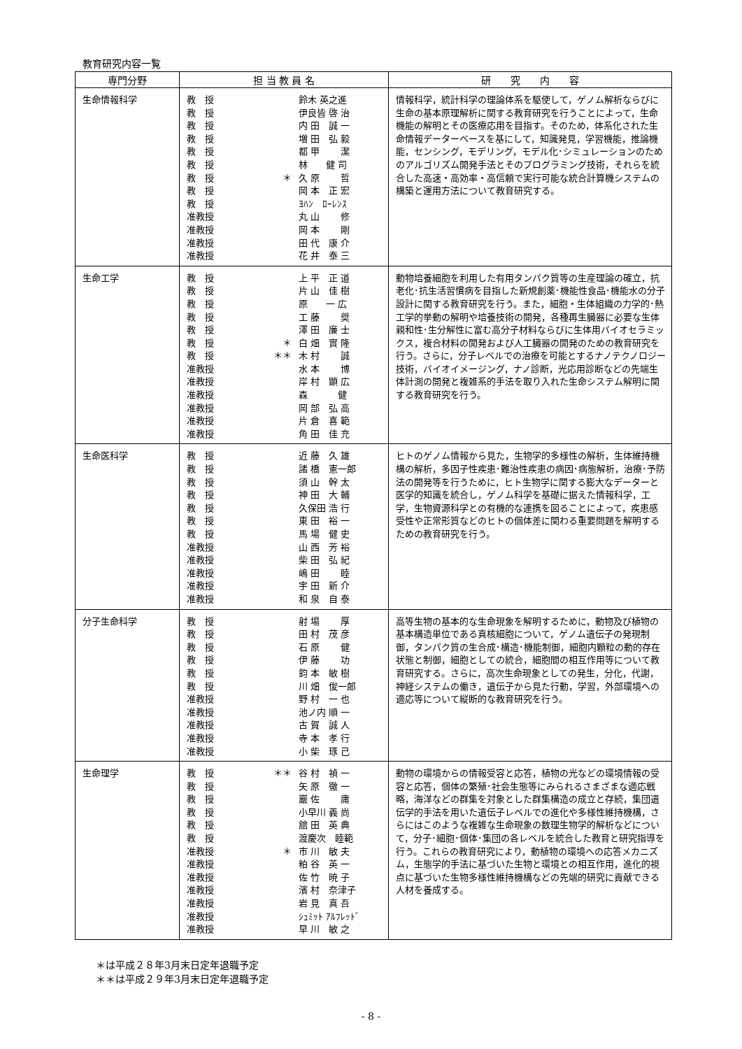教育研究内容一覧
| 専門分野 | 担 当 教 員 名 | 研 究 内 容 |
| --- | --- | --- |
| 生命情報科学 | 教 授 鈴木 英之進 教 授 伊良皆 啓 治 教 授 内 田 誠 一 教 授 増 田 弘 毅 教 授 都 甲 潔 教 授 林 健 司 教 授 ＊ 久 原 哲 教 授 岡 本 正 宏 教 授 ﾖﾊﾝ ﾛｰﾚﾝｽ 准教授 丸 山 修 准教授 岡 本 剛 准教授 田 代 康 介 准教授 花 井 泰 三 | 情報科学，統計科学の理論体系を駆使して，ゲノム解析ならびに生命の基本原理解析に関する教育研究を行うことによって，生命機能の解明とその医療応用を目指す。そのため，体系化された生命情報データーベースを基にして，知識発見，学習機能，推論機能，センシング，モデリング，モデル化･シミュレーションのためのアルゴリズム開発手法とそのプログラミング技術，それらを統合した高速・高効率・高信頼で実行可能な統合計算機システムの構築と運用方法について教育研究する。 |
| 生命工学 | 教 授 上 平 正 道 教 授 片 山 佳 樹 教 授 原 一 広 教 授 工 藤 奨 教 授 澤 田 廉 士 教 授 ＊ 白 畑 實 隆 教 授 ＊＊ 木 村 誠 准教授 水 本 博 准教授 岸 村 顕 広 准教授 森 健 准教授 岡 部 弘 高 准教授 片 倉 喜 範 准教授 角 田 佳 充 | 動物培養細胞を利用した有用タンパク質等の生産理論の確立，抗老化･抗生活習慣病を目指した新規創薬･機能性食品･機能水の分子設計に関する教育研究を行う。また，細胞・生体組織の力学的･熱工学的挙動の解明や培養技術の開発，各種再生臓器に必要な生体親和性･生分解性に富む高分子材料ならびに生体用バイオセラミックス，複合材料の開発および人工臓器の開発のための教育研究を行う。さらに，分子レベルでの治療を可能とするナノテクノロジー技術，バイオイメージング，ナノ診断，光応用診断などの先端生体計測の開発と複雑系的手法を取り入れた生命システム解明に関する教育研究を行う。 |
| 生命医科学 | 教 授 近 藤 久 雄 教 授 諸 橋 憲一郎 教 授 須 山 幹 太 教 授 神 田 大 輔 教 授 久保田 浩 行 教 授 東 田 裕 一 教 授 馬 場 健 史 准教授 山 西 芳 裕 准教授 柴 田 弘 紀 准教授 嶋 田 睦 准教授 宇 田 新 介 准教授 和 泉 自 泰 | ヒトのゲノム情報から見た，生物学的多様性の解析，生体維持機構の解析，多因子性疾患･難治性疾患の病因･病態解析，治療･予防法の開発等を行うために，ヒト生物学に関する膨大なデーターと医学的知識を統合し，ゲノム科学を基礎に据えた情報科学，工学，生物資源科学との有機的な連携を図ることによって，疾患感受性や正常形質などのヒトの個体差に関わる重要問題を解明するための教育研究を行う。 |
| 分子生命科学 | 教 授 射 場 厚 教 授 田 村 茂 彦 教 授 石 原 健 教 授 伊 藤 功 教 授 鈞 本 敏 樹 教 授 川 畑 俊一郎 准教授 野 村 一 也 准教授 池ノ内 順 一 准教授 古 賀 誠 人 准教授 寺 本 孝 行 准教授 小 柴 琢 己 | 高等生物の基本的な生命現象を解明するために，動物及び植物の基本構造単位である真核細胞について，ゲノム遺伝子の発現制御，タンパク質の生合成･構造･機能制御，細胞内顆粒の動的存在状態と制御，細胞としての統合，細胞間の相互作用等について教育研究する。さらに，高次生命現象としての発生，分化，代謝，神経システムの働き，遺伝子から見た行動，学習，外部環境への適応等について縦断的な教育研究を行う。 |
| 生命理学 | 教 授 ＊＊ 谷 村 禎 一 教 授 矢 原 徹 一 教 授 巖 佐 庸 教 授 小早川 義 尚 教 授 舘 田 英 典 教 授 渡慶次 睦範 准教授 ＊ 市 川 敏 夫 准教授 粕 谷 英 一 准教授 佐 竹 暁 子 准教授 濱 村 奈津子 准教授 岩 見 真 吾 准教授 ｼｭﾐｯﾄ ｱﾙﾌﾚｯﾄﾞ 准教授 早 川 敏 之 | 動物の環境からの情報受容と応答，植物の光などの環境情報の受容と応答，個体の繁殖･社会生態等にみられるさまざまな適応戦略，海洋などの群集を対象とした群集構造の成立と存続，集団遺伝学的手法を用いた遺伝子レベルでの進化や多様性維持機構，さらにはこのような複雑な生命現象の数理生物学的解析などについて，分子･細胞･個体･集団の各レベルを統合した教育と研究指導を行う。これらの教育研究により，動植物の環境への応答メカニズム，生態学的手法に基づいた生物と環境との相互作用，進化的視点に基づいた生物多様性維持機構などの先端的研究に貢献できる人材を養成する。 |
＊は平成２８年3月末日定年退職予定
＊＊は平成２９年3月末日定年退職予定
- 8 -